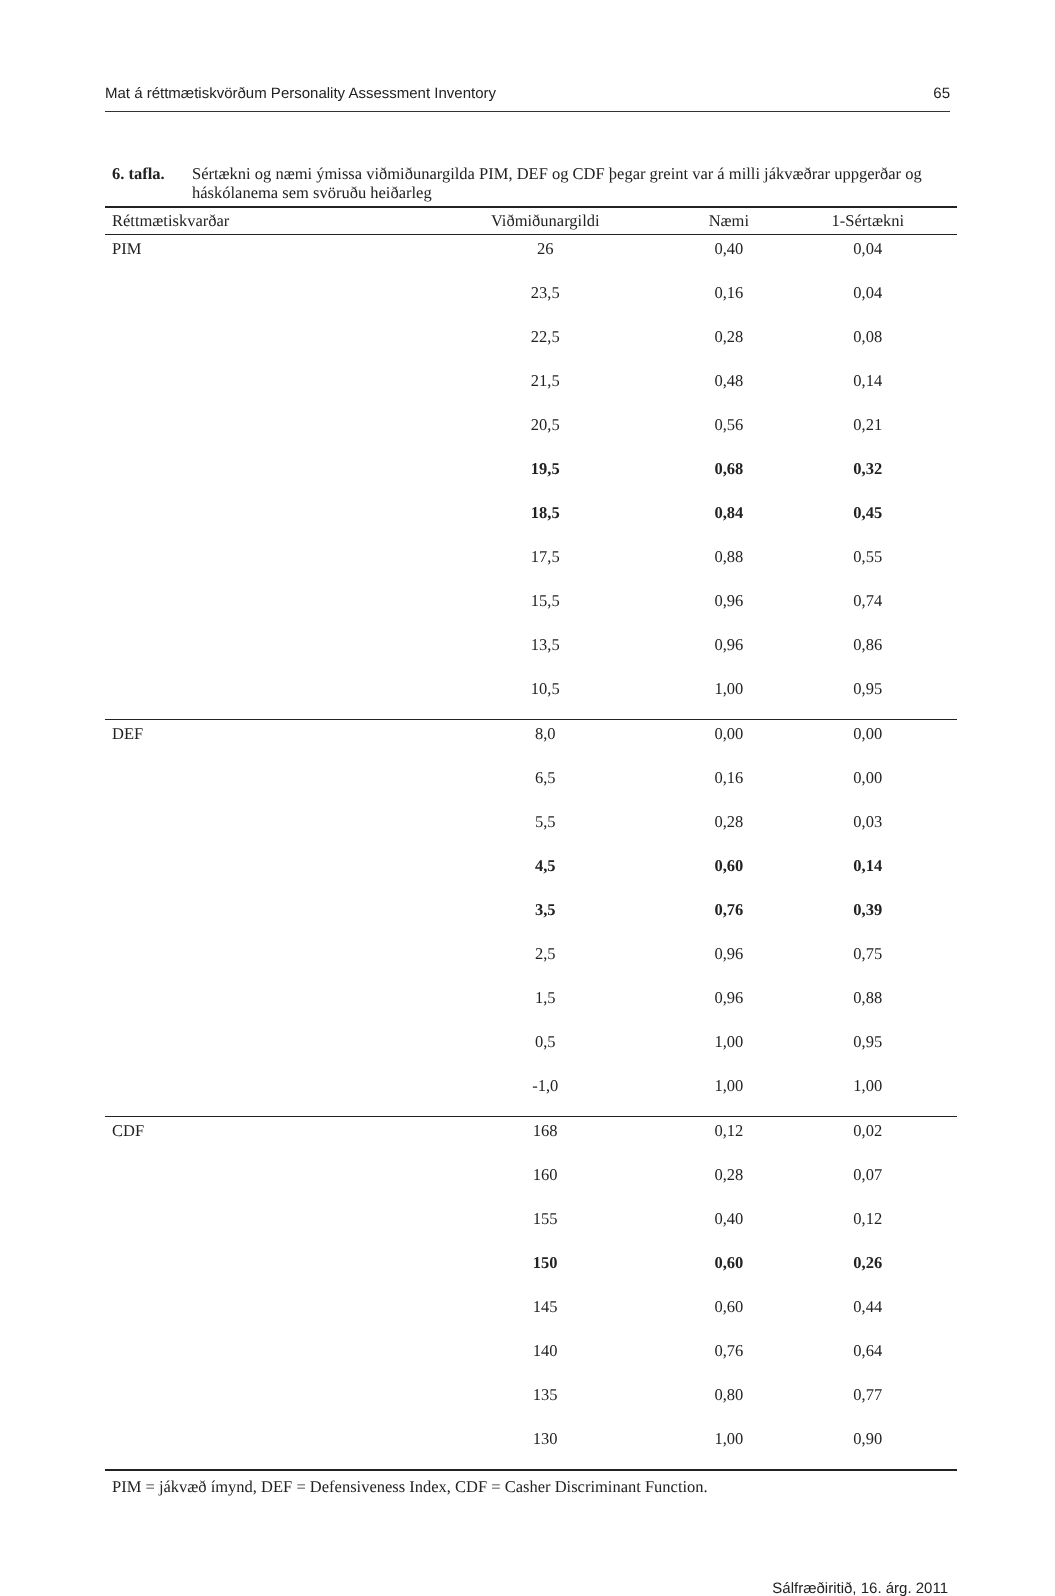Mat á réttmætiskvörðum Personality Assessment Inventory 65
6. tafla. Sértækni og næmi ýmissa viðmiðunargilda PIM, DEF og CDF þegar greint var á milli jákvæðrar uppgerðar og háskólanema sem svöruðu heiðarleg
| Réttmætiskvarðar | Viðmiðunargildi | Næmi | 1-Sértækni |
| --- | --- | --- | --- |
| PIM | 26 | 0,40 | 0,04 |
| | 23,5 | 0,16 | 0,04 |
| | 22,5 | 0,28 | 0,08 |
| | 21,5 | 0,48 | 0,14 |
| | 20,5 | 0,56 | 0,21 |
| | 19,5 | 0,68 | 0,32 |
| | 18,5 | 0,84 | 0,45 |
| | 17,5 | 0,88 | 0,55 |
| | 15,5 | 0,96 | 0,74 |
| | 13,5 | 0,96 | 0,86 |
| | 10,5 | 1,00 | 0,95 |
| DEF | 8,0 | 0,00 | 0,00 |
| | 6,5 | 0,16 | 0,00 |
| | 5,5 | 0,28 | 0,03 |
| | 4,5 | 0,60 | 0,14 |
| | 3,5 | 0,76 | 0,39 |
| | 2,5 | 0,96 | 0,75 |
| | 1,5 | 0,96 | 0,88 |
| | 0,5 | 1,00 | 0,95 |
| | -1,0 | 1,00 | 1,00 |
| CDF | 168 | 0,12 | 0,02 |
| | 160 | 0,28 | 0,07 |
| | 155 | 0,40 | 0,12 |
| | 150 | 0,60 | 0,26 |
| | 145 | 0,60 | 0,44 |
| | 140 | 0,76 | 0,64 |
| | 135 | 0,80 | 0,77 |
| | 130 | 1,00 | 0,90 |
PIM = jákvæð ímynd, DEF = Defensiveness Index, CDF = Casher Discriminant Function.
Sálfræðiritið, 16. árg. 2011